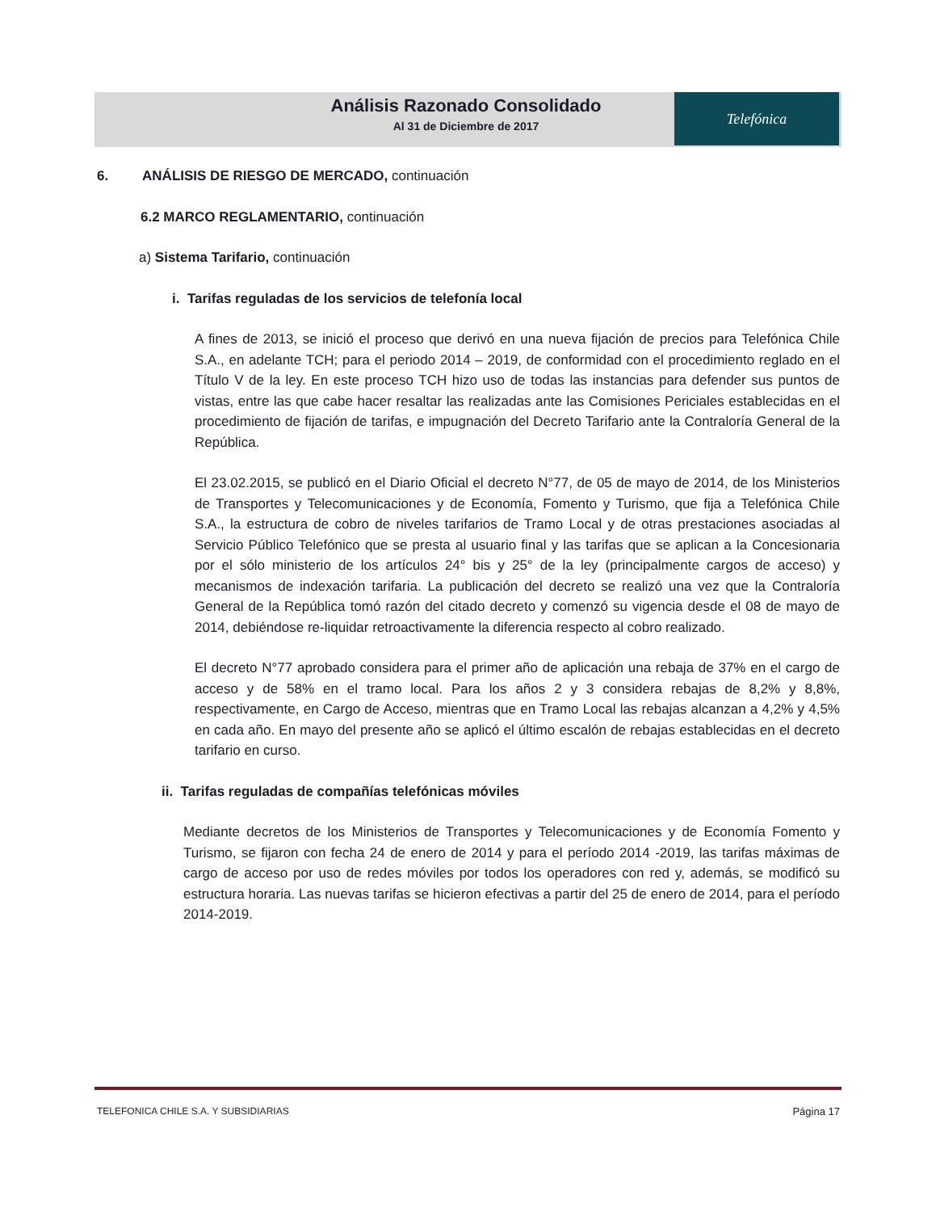Análisis Razonado Consolidado
Al 31 de Diciembre de 2017
Telefónica
6. ANÁLISIS DE RIESGO DE MERCADO, continuación
6.2 MARCO REGLAMENTARIO, continuación
a) Sistema Tarifario, continuación
i. Tarifas reguladas de los servicios de telefonía local
A fines de 2013, se inició el proceso que derivó en una nueva fijación de precios para Telefónica Chile S.A., en adelante TCH; para el periodo 2014 – 2019, de conformidad con el procedimiento reglado en el Título V de la ley. En este proceso TCH hizo uso de todas las instancias para defender sus puntos de vistas, entre las que cabe hacer resaltar las realizadas ante las Comisiones Periciales establecidas en el procedimiento de fijación de tarifas, e impugnación del Decreto Tarifario ante la Contraloría General de la República.
El 23.02.2015, se publicó en el Diario Oficial el decreto N°77, de 05 de mayo de 2014, de los Ministerios de Transportes y Telecomunicaciones y de Economía, Fomento y Turismo, que fija a Telefónica Chile S.A., la estructura de cobro de niveles tarifarios de Tramo Local y de otras prestaciones asociadas al Servicio Público Telefónico que se presta al usuario final y las tarifas que se aplican a la Concesionaria por el sólo ministerio de los artículos 24° bis y 25° de la ley (principalmente cargos de acceso) y mecanismos de indexación tarifaria. La publicación del decreto se realizó una vez que la Contraloría General de la República tomó razón del citado decreto y comenzó su vigencia desde el 08 de mayo de 2014, debiéndose re-liquidar retroactivamente la diferencia respecto al cobro realizado.
El decreto N°77 aprobado considera para el primer año de aplicación una rebaja de 37% en el cargo de acceso y de 58% en el tramo local. Para los años 2 y 3 considera rebajas de 8,2% y 8,8%, respectivamente, en Cargo de Acceso, mientras que en Tramo Local las rebajas alcanzan a 4,2% y 4,5% en cada año. En mayo del presente año se aplicó el último escalón de rebajas establecidas en el decreto tarifario en curso.
ii. Tarifas reguladas de compañías telefónicas móviles
Mediante decretos de los Ministerios de Transportes y Telecomunicaciones y de Economía Fomento y Turismo, se fijaron con fecha 24 de enero de 2014 y para el período 2014 -2019, las tarifas máximas de cargo de acceso por uso de redes móviles por todos los operadores con red y, además, se modificó su estructura horaria. Las nuevas tarifas se hicieron efectivas a partir del 25 de enero de 2014, para el período 2014-2019.
TELEFONICA CHILE S.A. Y SUBSIDIARIAS Página 17